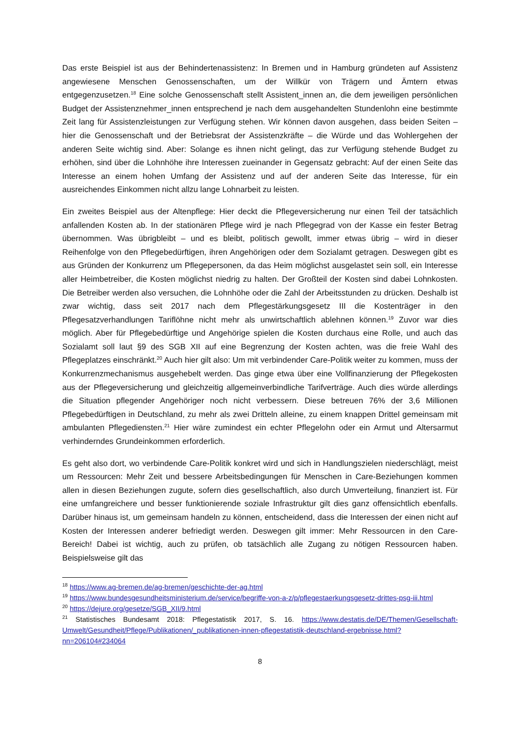Das erste Beispiel ist aus der Behindertenassistenz: In Bremen und in Hamburg gründeten auf Assistenz angewiesene Menschen Genossenschaften, um der Willkür von Trägern und Ämtern etwas entgegenzusetzen.<sup>18</sup> Eine solche Genossenschaft stellt Assistent_innen an, die dem jeweiligen persönlichen Budget der Assistenznehmer_innen entsprechend je nach dem ausgehandelten Stundenlohn eine bestimmte Zeit lang für Assistenzleistungen zur Verfügung stehen. Wir können davon ausgehen, dass beiden Seiten – hier die Genossenschaft und der Betriebsrat der Assistenzkräfte – die Würde und das Wohlergehen der anderen Seite wichtig sind. Aber: Solange es ihnen nicht gelingt, das zur Verfügung stehende Budget zu erhöhen, sind über die Lohnhöhe ihre Interessen zueinander in Gegensatz gebracht: Auf der einen Seite das Interesse an einem hohen Umfang der Assistenz und auf der anderen Seite das Interesse, für ein ausreichendes Einkommen nicht allzu lange Lohnarbeit zu leisten.
Ein zweites Beispiel aus der Altenpflege: Hier deckt die Pflegeversicherung nur einen Teil der tatsächlich anfallenden Kosten ab. In der stationären Pflege wird je nach Pflegegrad von der Kasse ein fester Betrag übernommen. Was übrigbleibt – und es bleibt, politisch gewollt, immer etwas übrig – wird in dieser Reihenfolge von den Pflegebedürftigen, ihren Angehörigen oder dem Sozialamt getragen. Deswegen gibt es aus Gründen der Konkurrenz um Pflegepersonen, da das Heim möglichst ausgelastet sein soll, ein Interesse aller Heimbetreiber, die Kosten möglichst niedrig zu halten. Der Großteil der Kosten sind dabei Lohnkosten. Die Betreiber werden also versuchen, die Lohnhöhe oder die Zahl der Arbeitsstunden zu drücken. Deshalb ist zwar wichtig, dass seit 2017 nach dem Pflegestärkungsgesetz III die Kostenträger in den Pflegesatzverhandlungen Tariflöhne nicht mehr als unwirtschaftlich ablehnen können.<sup>19</sup> Zuvor war dies möglich. Aber für Pflegebedürftige und Angehörige spielen die Kosten durchaus eine Rolle, und auch das Sozialamt soll laut §9 des SGB XII auf eine Begrenzung der Kosten achten, was die freie Wahl des Pflegeplatzes einschränkt.<sup>20</sup> Auch hier gilt also: Um mit verbindender Care-Politik weiter zu kommen, muss der Konkurrenzmechanismus ausgehebelt werden. Das ginge etwa über eine Vollfinanzierung der Pflegekosten aus der Pflegeversicherung und gleichzeitig allgemeinverbindliche Tarifverträge. Auch dies würde allerdings die Situation pflegender Angehöriger noch nicht verbessern. Diese betreuen 76% der 3,6 Millionen Pflegebedürftigen in Deutschland, zu mehr als zwei Dritteln alleine, zu einem knappen Drittel gemeinsam mit ambulanten Pflegediensten.<sup>21</sup> Hier wäre zumindest ein echter Pflegelohn oder ein Armut und Altersarmut verhinderndes Grundeinkommen erforderlich.
Es geht also dort, wo verbindende Care-Politik konkret wird und sich in Handlungszielen niederschlägt, meist um Ressourcen: Mehr Zeit und bessere Arbeitsbedingungen für Menschen in Care-Beziehungen kommen allen in diesen Beziehungen zugute, sofern dies gesellschaftlich, also durch Umverteilung, finanziert ist. Für eine umfangreichere und besser funktionierende soziale Infrastruktur gilt dies ganz offensichtlich ebenfalls. Darüber hinaus ist, um gemeinsam handeln zu können, entscheidend, dass die Interessen der einen nicht auf Kosten der Interessen anderer befriedigt werden. Deswegen gilt immer: Mehr Ressourcen in den Care-Bereich! Dabei ist wichtig, auch zu prüfen, ob tatsächlich alle Zugang zu nötigen Ressourcen haben. Beispielsweise gilt das
<sup>18</sup> https://www.ag-bremen.de/ag-bremen/geschichte-der-ag.html
<sup>19</sup> https://www.bundesgesundheitsministerium.de/service/begriffe-von-a-z/p/pflegestaerkungsgesetz-drittes-psg-iii.html
<sup>20</sup> https://dejure.org/gesetze/SGB_XII/9.html
<sup>21</sup> Statistisches Bundesamt 2018: Pflegestatistik 2017, S. 16. https://www.destatis.de/DE/Themen/Gesellschaft-Umwelt/Gesundheit/Pflege/Publikationen/_publikationen-innen-pflegestatistik-deutschland-ergebnisse.html?nn=206104#234064
8